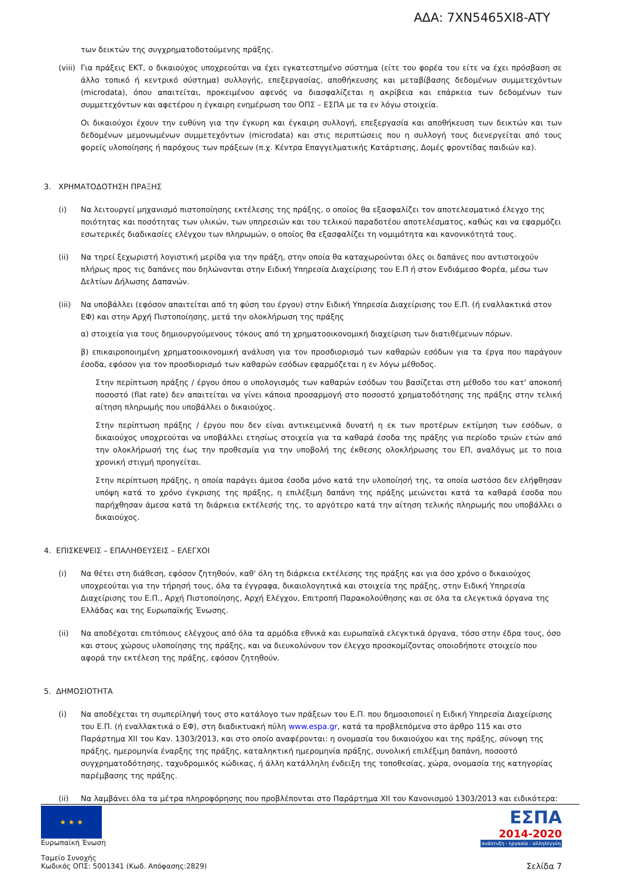ΑΔΑ: 7XN5465XI8-ATY
των δεικτών της συγχρηματοδοτούμενης πράξης.
(viii)
Για πράξεις ΕΚΤ, ο δικαιούχος υποχρεούται να έχει εγκατεστημένο σύστημα (είτε του φορέα του είτε να έχει πρόσβαση σε άλλο τοπικό ή κεντρικό σύστημα) συλλογής, επεξεργασίας, αποθήκευσης και μεταβίβασης δεδομένων συμμετεχόντων (microdata), όπου απαιτείται, προκειμένου αφενός να διασφαλίζεται η ακρίβεια και επάρκεια των δεδομένων των συμμετεχόντων και αφετέρου η έγκαιρη ενημέρωση του ΟΠΣ – ΕΣΠΑ με τα εν λόγω στοιχεία.
Οι δικαιούχοι έχουν την ευθύνη για την έγκυρη και έγκαιρη συλλογή, επεξεργασία και αποθήκευση των δεικτών και των δεδομένων μεμονωμένων συμμετεχόντων (microdata) και στις περιπτώσεις που η συλλογή τους διενεργείται από τους φορείς υλοποίησης ή παρόχους των πράξεων (π.χ. Κέντρα Επαγγελματικής Κατάρτισης, Δομές φροντίδας παιδιών κα).
3. ΧΡΗΜΑΤΟΔΟΤΗΣΗ ΠΡΑΞΗΣ
(i) Να λειτουργεί μηχανισμό πιστοποίησης εκτέλεσης της πράξης, ο οποίος θα εξασφαλίζει τον αποτελεσματικό έλεγχο της ποιότητας και ποσότητας των υλικών, των υπηρεσιών και του τελικού παραδοτέου αποτελέσματος, καθώς και να εφαρμόζει εσωτερικές διαδικασίες ελέγχου των πληρωμών, ο οποίος θα εξασφαλίζει τη νομιμότητα και κανονικότητά τους.
(ii) Να τηρεί ξεχωριστή λογιστική μερίδα για την πράξη, στην οποία θα καταχωρούνται όλες οι δαπάνες που αντιστοιχούν πλήρως προς τις δαπάνες που δηλώνονται στην Ειδική Υπηρεσία Διαχείρισης του Ε.Π ή στον Ενδιάμεσο Φορέα, μέσω των Δελτίων Δήλωσης Δαπανών.
(iii)
Να υποβάλλει (εφόσον απαιτείται από τη φύση του έργου) στην Ειδική Υπηρεσία Διαχείρισης του Ε.Π. (ή εναλλακτικά στον ΕΦ) και στην Αρχή Πιστοποίησης, μετά την ολοκλήρωση της πράξης
α) στοιχεία για τους δημιουργούμενους τόκους από τη χρηματοοικονομική διαχείριση των διατιθέμενων πόρων.
β) επικαιροποιημένη χρηματοοικονομική ανάλυση για τον προσδιορισμό των καθαρών εσόδων για τα έργα που παράγουν έσοδα, εφόσον για τον προσδιορισμό των καθαρών εσόδων εφαρμόζεται η εν λόγω μέθοδος.
Στην περίπτωση πράξης / έργου όπου ο υπολογισμός των καθαρών εσόδων του βασίζεται στη μέθοδο του κατ' αποκοπή ποσοστό (flat rate) δεν απαιτείται να γίνει κάποια προσαρμογή στο ποσοστό χρηματοδότησης της πράξης στην τελική αίτηση πληρωμής που υποβάλλει ο δικαιούχος.
Στην περίπτωση πράξης / έργου που δεν είναι αντικειμενικά δυνατή η εκ των προτέρων εκτίμηση των εσόδων, ο δικαιούχος υποχρεούται να υποβάλλει ετησίως στοιχεία για τα καθαρά έσοδα της πράξης για περίοδο τριών ετών από την ολοκλήρωσή της έως την προθεσμία για την υποβολή της έκθεσης ολοκλήρωσης του ΕΠ, αναλόγως με το ποια χρονική στιγμή προηγείται.
Στην περίπτωση πράξης, η οποία παράγει άμεσα έσοδα μόνο κατά την υλοποίησή της, τα οποία ωστόσο δεν ελήφθησαν υπόψη κατά το χρόνο έγκρισης της πράξης, η επιλέξιμη δαπάνη της πράξης μειώνεται κατά τα καθαρά έσοδα που παρήχθησαν άμεσα κατά τη διάρκεια εκτέλεσής της, το αργότερο κατά την αίτηση τελικής πληρωμής που υποβάλλει ο δικαιούχος.
4. ΕΠΙΣΚΕΨΕΙΣ – ΕΠΑΛΗΘΕΥΣΕΙΣ – ΕΛΕΓΧΟΙ
(i) Να θέτει στη διάθεση, εφόσον ζητηθούν, καθ' όλη τη διάρκεια εκτέλεσης της πράξης και για όσο χρόνο ο δικαιούχος υποχρεούται για την τήρησή τους, όλα τα έγγραφα, δικαιολογητικά και στοιχεία της πράξης, στην Ειδική Υπηρεσία Διαχείρισης του Ε.Π., Αρχή Πιστοποίησης, Αρχή Ελέγχου, Επιτροπή Παρακολούθησης και σε όλα τα ελεγκτικά όργανα της Ελλάδας και της Ευρωπαϊκής Ένωσης.
(ii) Να αποδέχοται επιτόπιους ελέγχους από όλα τα αρμόδια εθνικά και ευρωπαϊκά ελεγκτικά όργανα, τόσο στην έδρα τους, όσο και στους χώρους υλοποίησης της πράξης, και να διευκολύνουν τον έλεγχο προσκομίζοντας οποιοδήποτε στοιχείο που αφορά την εκτέλεση της πράξης, εφόσον ζητηθούν.
5. ΔΗΜΟΣΙΟΤΗΤΑ
(i) Να αποδέχεται τη συμπερίληψή τους στο κατάλογο των πράξεων του Ε.Π. που δημοσιοποιεί η Ειδική Υπηρεσία Διαχείρισης του Ε.Π. (ή εναλλακτικά ο ΕΦ), στη διαδικτυακή πύλη www.espa.gr, κατά τα προβλεπόμενα στο άρθρο 115 και στο Παράρτημα XII του Καν. 1303/2013, και στο οποίο αναφέρονται: η ονομασία του δικαιούχου και της πράξης, σύνοψη της πράξης, ημερομηνία έναρξης της πράξης, καταληκτική ημερομηνία πράξης, συνολική επιλέξιμη δαπάνη, ποσοστό συγχρηματοδότησης, ταχυδρομικός κώδικας, ή άλλη κατάλληλη ένδειξη της τοποθεσίας, χώρα, ονομασία της κατηγορίας παρέμβασης της πράξης.
(ii) Να λαμβάνει όλα τα μέτρα πληροφόρησης που προβλέπονται στο Παράρτημα XII του Κανονισμού 1303/2013 και ειδικότερα:
★ ★ ★
Ευρωπαϊκή Ένωση
Ταμείο Συνοχής
Κωδικός ΟΠΣ: 5001341 (Κωδ. Απόφασης:2829)
ΕΣΠΑ
2014-2020
ανάπτυξη - εργασία - αλληλεγγύη
Σελίδα 7